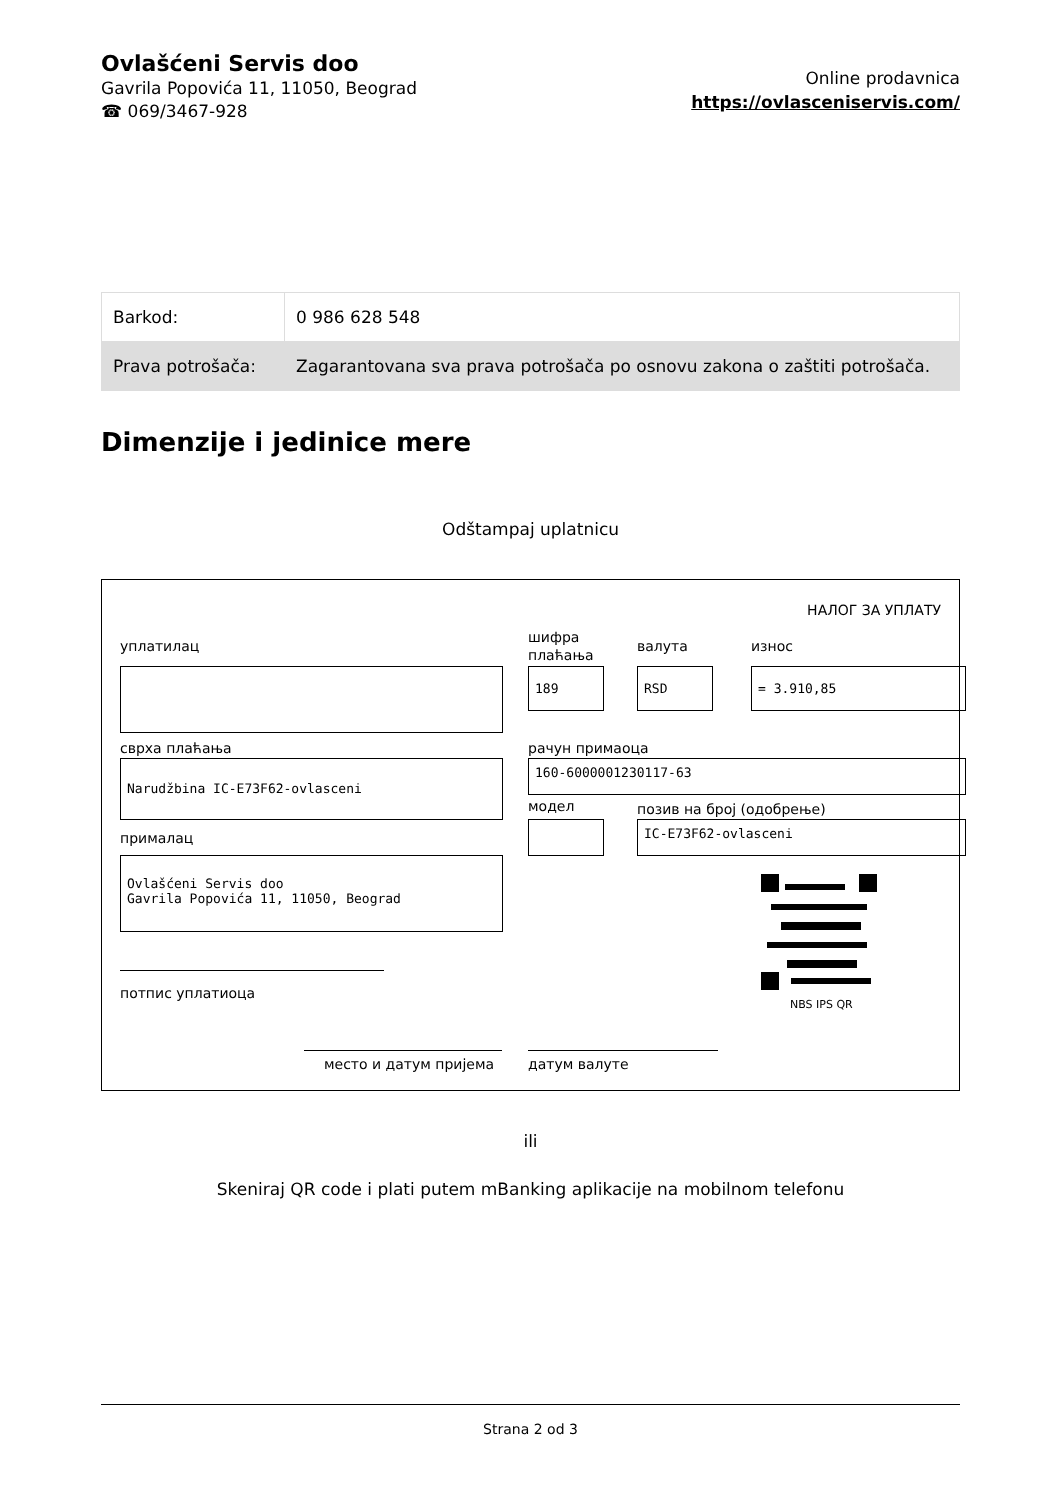Ovlašćeni Servis doo
Gavrila Popovića 11, 11050, Beograd
☎ 069/3467-928
Online prodavnica
https://ovlasceniservis.com/
| Barkod: | 0 986 628 548 |
| Prava potrošača: | Zagarantovana sva prava potrošača po osnovu zakona o zaštiti potrošača. |
Dimenzije i jedinice mere
Odštampaj uplatnicu
НАЛОГ ЗА УПЛАТУ
уплатилац
шифра
плаћања
валута износ
189 RSD = 3.910,85
сврха плаћања рачун примаоца
Narudžbina IC-E73F62-ovlasceni 160-6000001230117-63
модел позив на број (одобрење)
IC-E73F62-ovlasceni
прималац
Ovlašćeni Servis doo
Gavrila Popovića 11, 11050, Beograd
NBS IPS QR
потпис уплатиоца
место и датум пријема датум валуте
ili
Skeniraj QR code i plati putem mBanking aplikacije na mobilnom telefonu
Strana 2 od 3